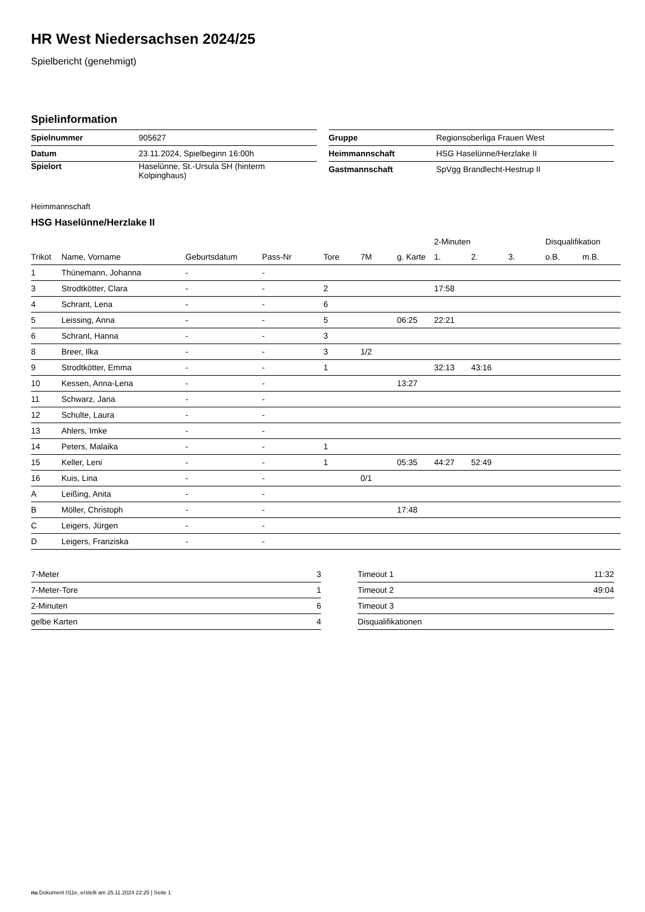HR West Niedersachsen 2024/25
Spielbericht (genehmigt)
Spielinformation
| Spielnummer | 905627 |
| Datum | 23.11.2024, Spielbeginn 16:00h |
| Spielort | Haselünne, St.-Ursula SH (hinterm Kolpinghaus) |
| Gruppe | Regionsoberliga Frauen West |
| Heimmannschaft | HSG Haselünne/Herzlake II |
| Gastmannschaft | SpVgg Brandlecht-Hestrup II |
Heimmannschaft
HSG Haselünne/Herzlake II
| | | | | | | | 2-Minuten | | | Disqualifikation | |
| --- | --- | --- | --- | --- | --- | --- | --- | --- | --- | --- | --- |
| Trikot | Name, Vorname | Geburtsdatum | Pass-Nr | Tore | 7M | g. Karte | 1. | 2. | 3. | o.B. | m.B. |
| 1 | Thünemann, Johanna | - | - | | | | | | | | |
| 3 | Strodtkötter, Clara | - | - | 2 | | | 17:58 | | | | |
| 4 | Schrant, Lena | - | - | 6 | | | | | | | |
| 5 | Leissing, Anna | - | - | 5 | | 06:25 | 22:21 | | | | |
| 6 | Schrant, Hanna | - | - | 3 | | | | | | | |
| 8 | Breer, Ilka | - | - | 3 | 1/2 | | | | | | |
| 9 | Strodtkötter, Emma | - | - | 1 | | | 32:13 | 43:16 | | | |
| 10 | Kessen, Anna-Lena | - | - | | | 13:27 | | | | | |
| 11 | Schwarz, Jana | - | - | | | | | | | | |
| 12 | Schulte, Laura | - | - | | | | | | | | |
| 13 | Ahlers, Imke | - | - | | | | | | | | |
| 14 | Peters, Malaika | - | - | 1 | | | | | | | |
| 15 | Keller, Leni | - | - | 1 | | 05:35 | 44:27 | 52:49 | | | |
| 16 | Kuis, Lina | - | - | | 0/1 | | | | | | |
| A | Leißing, Anita | - | - | | | | | | | | |
| B | Möller, Christoph | - | - | | | 17:48 | | | | | |
| C | Leigers, Jürgen | - | - | | | | | | | | |
| D | Leigers, Franziska | - | - | | | | | | | | |
| 7-Meter | 3 |
| 7-Meter-Tore | 1 |
| 2-Minuten | 6 |
| gelbe Karten | 4 |
| Timeout 1 | 11:32 |
| Timeout 2 | 49:04 |
| Timeout 3 | |
| Disqualifikationen | |
nu.Dokument 011e, erstellt am 25.11.2024 22:25 | Seite 1